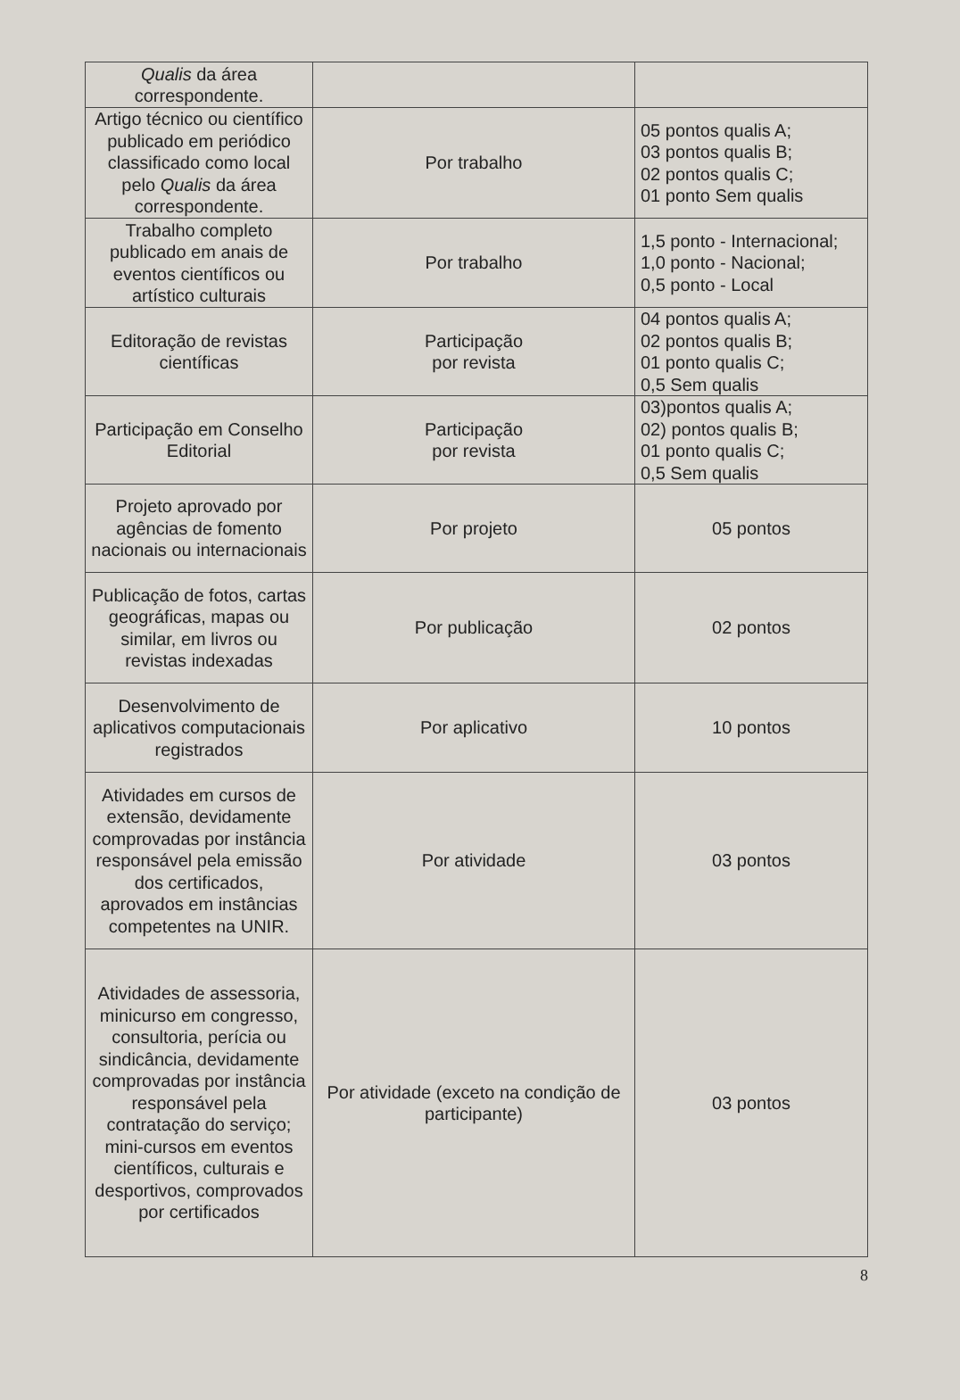| Qualis da área correspondente. | | |
| Artigo técnico ou científico publicado em periódico classificado como local pelo Qualis da área correspondente. | Por trabalho | 05 pontos qualis A; 03 pontos qualis B; 02 pontos qualis C; 01 ponto Sem qualis |
| Trabalho completo publicado em anais de eventos científicos ou artístico culturais | Por trabalho | 1,5 ponto - Internacional; 1,0 ponto - Nacional; 0,5 ponto - Local |
| Editoração de revistas científicas | Participação por revista | 04 pontos qualis A; 02 pontos qualis B; 01 ponto qualis C; 0,5 Sem qualis |
| Participação em Conselho Editorial | Participação por revista | 03)pontos qualis A; 02) pontos qualis B; 01 ponto qualis C; 0,5 Sem qualis |
| Projeto aprovado por agências de fomento nacionais ou internacionais | Por projeto | 05 pontos |
| Publicação de fotos, cartas geográficas, mapas ou similar, em livros ou revistas indexadas | Por publicação | 02 pontos |
| Desenvolvimento de aplicativos computacionais registrados | Por aplicativo | 10 pontos |
| Atividades em cursos de extensão, devidamente comprovadas por instância responsável pela emissão dos certificados, aprovados em instâncias competentes na UNIR. | Por atividade | 03 pontos |
| Atividades de assessoria, minicurso em congresso, consultoria, perícia ou sindicância, devidamente comprovadas por instância responsável pela contratação do serviço; mini-cursos em eventos científicos, culturais e desportivos, comprovados por certificados | Por atividade (exceto na condição de participante) | 03 pontos |
8